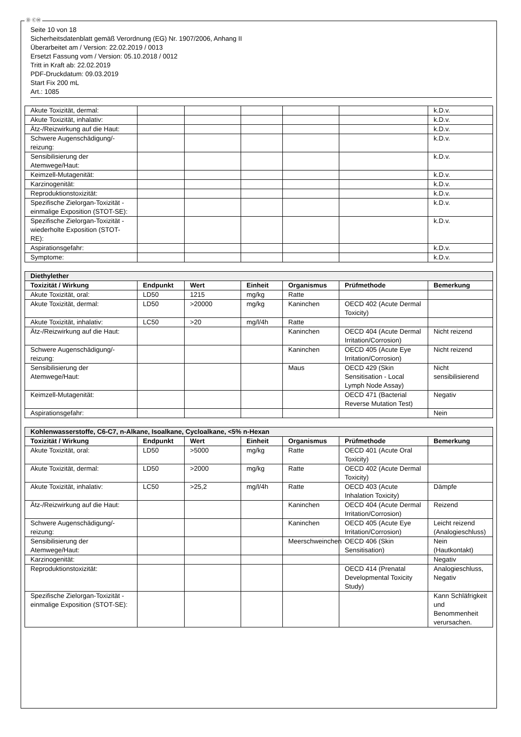Ⓓ ⒸⒽ
Seite 10 von 18
Sicherheitsdatenblatt gemäß Verordnung (EG) Nr. 1907/2006, Anhang II
Überarbeitet am / Version: 22.02.2019 / 0013
Ersetzt Fassung vom / Version: 05.10.2018 / 0012
Tritt in Kraft ab: 22.02.2019
PDF-Druckdatum: 09.03.2019
Start Fix 200 mL
Art.: 1085
| Akute Toxizität, dermal: | | | | | | k.D.v. |
| Akute Toxizität, inhalativ: | | | | | | k.D.v. |
| Ätz-/Reizwirkung auf die Haut: | | | | | | k.D.v. |
| Schwere Augenschädigung/-reizung: | | | | | | k.D.v. |
| Sensibilisierung der Atemwege/Haut: | | | | | | k.D.v. |
| Keimzell-Mutagenität: | | | | | | k.D.v. |
| Karzinogenität: | | | | | | k.D.v. |
| Reproduktionstoxizität: | | | | | | k.D.v. |
| Spezifische Zielorgan-Toxizität - einmalige Exposition (STOT-SE): | | | | | | k.D.v. |
| Spezifische Zielorgan-Toxizität - wiederholte Exposition (STOT-RE): | | | | | | k.D.v. |
| Aspirationsgefahr: | | | | | | k.D.v. |
| Symptome: | | | | | | k.D.v. |
| Diethylether | | | | | | |
| --- | --- | --- | --- | --- | --- | --- |
| Toxizität / Wirkung | Endpunkt | Wert | Einheit | Organismus | Prüfmethode | Bemerkung |
| Akute Toxizität, oral: | LD50 | 1215 | mg/kg | Ratte | | |
| Akute Toxizität, dermal: | LD50 | >20000 | mg/kg | Kaninchen | OECD 402 (Acute Dermal Toxicity) | |
| Akute Toxizität, inhalativ: | LC50 | >20 | mg/l/4h | Ratte | | |
| Ätz-/Reizwirkung auf die Haut: | | | | Kaninchen | OECD 404 (Acute Dermal Irritation/Corrosion) | Nicht reizend |
| Schwere Augenschädigung/-reizung: | | | | Kaninchen | OECD 405 (Acute Eye Irritation/Corrosion) | Nicht reizend |
| Sensibilisierung der Atemwege/Haut: | | | | Maus | OECD 429 (Skin Sensitisation - Local Lymph Node Assay) | Nicht sensibilisierend |
| Keimzell-Mutagenität: | | | | | OECD 471 (Bacterial Reverse Mutation Test) | Negativ |
| Aspirationsgefahr: | | | | | | Nein |
| Kohlenwasserstoffe, C6-C7, n-Alkane, Isoalkane, Cycloalkane, <5% n-Hexan | | | | | | |
| --- | --- | --- | --- | --- | --- | --- |
| Toxizität / Wirkung | Endpunkt | Wert | Einheit | Organismus | Prüfmethode | Bemerkung |
| Akute Toxizität, oral: | LD50 | >5000 | mg/kg | Ratte | OECD 401 (Acute Oral Toxicity) | |
| Akute Toxizität, dermal: | LD50 | >2000 | mg/kg | Ratte | OECD 402 (Acute Dermal Toxicity) | |
| Akute Toxizität, inhalativ: | LC50 | >25,2 | mg/l/4h | Ratte | OECD 403 (Acute Inhalation Toxicity) | Dämpfe |
| Ätz-/Reizwirkung auf die Haut: | | | | Kaninchen | OECD 404 (Acute Dermal Irritation/Corrosion) | Reizend |
| Schwere Augenschädigung/-reizung: | | | | Kaninchen | OECD 405 (Acute Eye Irritation/Corrosion) | Leicht reizend (Analogieschluss) |
| Sensibilisierung der Atemwege/Haut: | | | | Meerschweinchen | OECD 406 (Skin Sensitisation) | Nein (Hautkontakt) |
| Karzinogenität: | | | | | | Negativ |
| Reproduktionstoxizität: | | | | | OECD 414 (Prenatal Developmental Toxicity Study) | Analogieschluss, Negativ |
| Spezifische Zielorgan-Toxizität - einmalige Exposition (STOT-SE): | | | | | | Kann Schläfrigkeit und Benommenheit verursachen. |